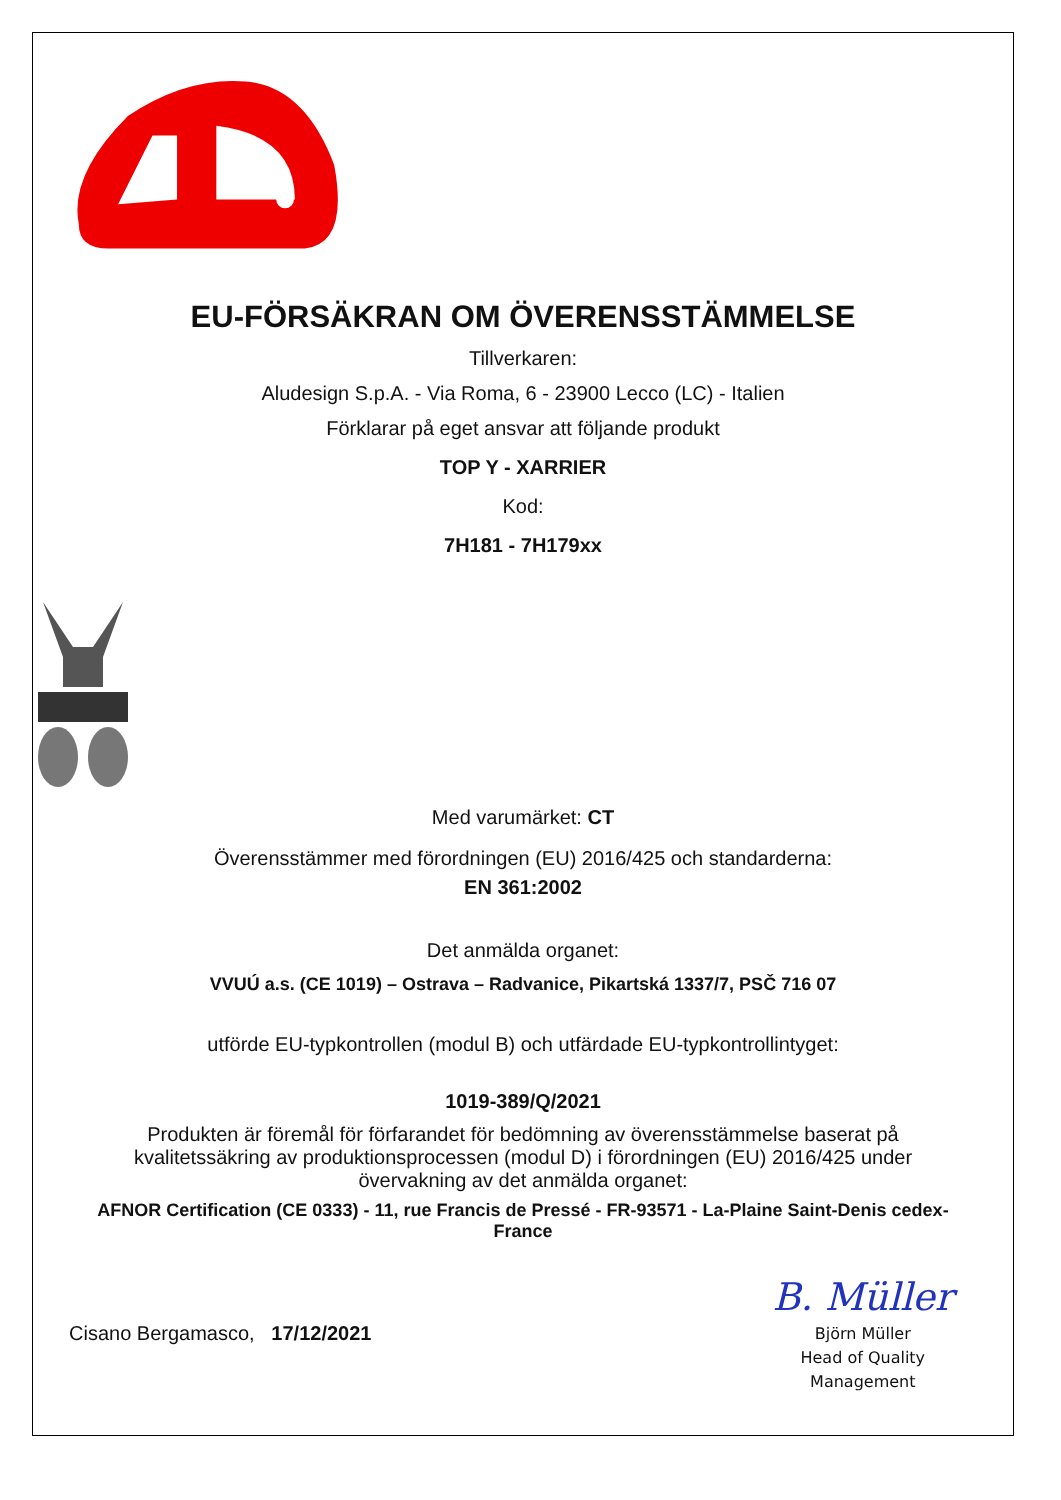EU-FÖRSÄKRAN OM ÖVERENSSTÄMMELSE
Tillverkaren:
Aludesign S.p.A. - Via Roma, 6 - 23900 Lecco (LC) - Italien
Förklarar på eget ansvar att följande produkt
TOP Y - XARRIER
Kod:
7H181 - 7H179xx
Med varumärket: CT
Överensstämmer med förordningen (EU) 2016/425 och standarderna:
EN 361:2002
Det anmälda organet:
VVUÚ a.s. (CE 1019) – Ostrava – Radvanice, Pikartská 1337/7, PSČ 716 07
utförde EU-typkontrollen (modul B) och utfärdade EU-typkontrollintyget:
1019-389/Q/2021
Produkten är föremål för förfarandet för bedömning av överensstämmelse baserat på kvalitetssäkring av produktionsprocessen (modul D) i förordningen (EU) 2016/425 under övervakning av det anmälda organet:
AFNOR Certification (CE 0333) - 11, rue Francis de Pressé - FR-93571 - La-Plaine Saint-Denis cedex-France
Cisano Bergamasco, 17/12/2021
B. Müller
Björn Müller
Head of Quality
Management